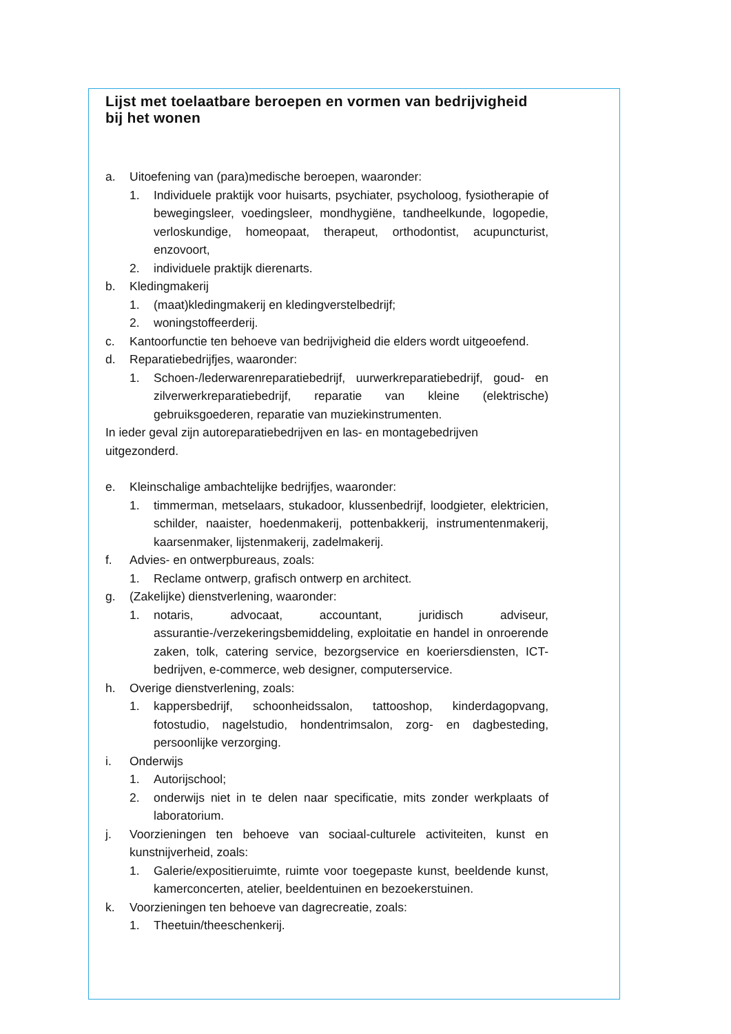Lijst met toelaatbare beroepen en vormen van bedrijvigheid bij het wonen
a. Uitoefening van (para)medische beroepen, waaronder:
1. Individuele praktijk voor huisarts, psychiater, psycholoog, fysiotherapie of bewegingsleer, voedingsleer, mondhygiëne, tandheelkunde, logopedie, verloskundige, homeopaat, therapeut, orthodontist, acupuncturist, enzovoort,
2. individuele praktijk dierenarts.
b. Kledingmakerij
1. (maat)kledingmakerij en kledingverstelbedrijf;
2. woningstoffeerderij.
c. Kantoorfunctie ten behoeve van bedrijvigheid die elders wordt uitgeoefend.
d. Reparatiebedrijfjes, waaronder:
1. Schoen-/lederwarenreparatiebedrijf, uurwerkreparatiebedrijf, goud- en zilverwerkreparatiebedrijf, reparatie van kleine (elektrische) gebruiksgoederen, reparatie van muziekinstrumenten.
In ieder geval zijn autoreparatiebedrijven en las- en montagebedrijven uitgezonderd.
e. Kleinschalige ambachtelijke bedrijfjes, waaronder:
1. timmerman, metselaars, stukadoor, klussenbedrijf, loodgieter, elektricien, schilder, naaister, hoedenmakerij, pottenbakkerij, instrumentenmakerij, kaarsenmaker, lijstenmakerij, zadelmakerij.
f. Advies- en ontwerpbureaus, zoals:
1. Reclame ontwerp, grafisch ontwerp en architect.
g. (Zakelijke) dienstverlening, waaronder:
1. notaris, advocaat, accountant, juridisch adviseur, assurantie-/verzekeringsbemiddeling, exploitatie en handel in onroerende zaken, tolk, catering service, bezorgservice en koeriersdiensten, ICT-bedrijven, e-commerce, web designer, computerservice.
h. Overige dienstverlening, zoals:
1. kappersbedrijf, schoonheidssalon, tattooshop, kinderdagopvang, fotostudio, nagelstudio, hondentrimsalon, zorg- en dagbesteding, persoonlijke verzorging.
i. Onderwijs
1. Autorijschool;
2. onderwijs niet in te delen naar specificatie, mits zonder werkplaats of laboratorium.
j. Voorzieningen ten behoeve van sociaal-culturele activiteiten, kunst en kunstnijverheid, zoals:
1. Galerie/expositieruimte, ruimte voor toegepaste kunst, beeldende kunst, kamerconcerten, atelier, beeldentuinen en bezoekerstuinen.
k. Voorzieningen ten behoeve van dagrecreatie, zoals:
1. Theetuin/theeschenkerij.